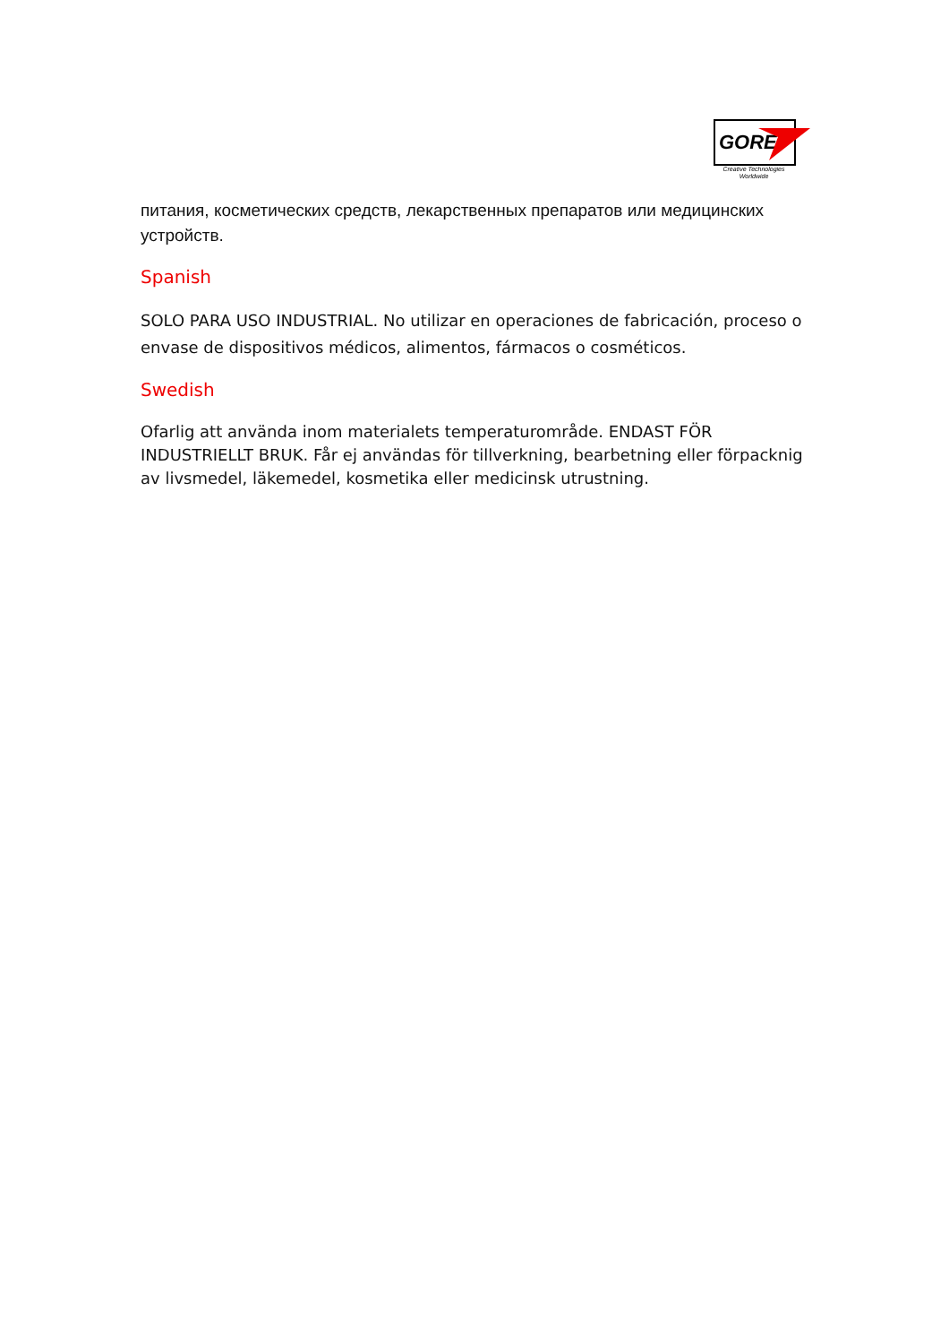GORE
Creative Technologies Worldwide
питания, косметических средств, лекарственных препаратов или медицинских устройств.
Spanish
SOLO PARA USO INDUSTRIAL. No utilizar en operaciones de fabricación, proceso o envase de dispositivos médicos, alimentos, fármacos o cosméticos.
Swedish
Ofarlig att använda inom materialets temperaturområde. ENDAST FÖR INDUSTRIELLT BRUK. Får ej användas för tillverkning, bearbetning eller förpacknig av livsmedel, läkemedel, kosmetika eller medicinsk utrustning.